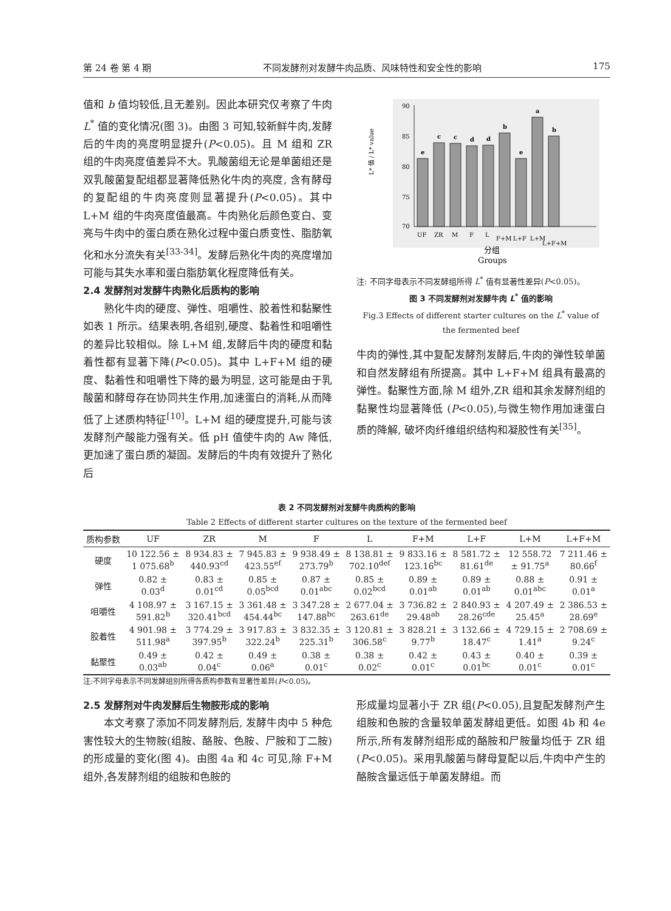第 24 卷 第 4 期 不同发酵剂对发酵牛肉品质、风味特性和安全性的影响 175
值和 b 值均较低,且无差别。因此本研究仅考察了牛肉 L<sup>*</sup> 值的变化情况(图 3)。由图 3 可知,较新鲜牛肉,发酵后的牛肉的亮度明显提升(P<0.05)。且 M 组和 ZR 组的牛肉亮度值差异不大。乳酸菌组无论是单菌组还是双乳酸菌复配组都显著降低熟化牛肉的亮度, 含有酵母的复配组的牛肉亮度则显著提升(P<0.05)。其中 L+M 组的牛肉亮度值最高。牛肉熟化后颜色变白、变亮与牛肉中的蛋白质在熟化过程中蛋白质变性、脂肪氧化和水分流失有关<sup>[33-34]</sup>。发酵后熟化牛肉的亮度增加可能与其失水率和蛋白脂肪氧化程度降低有关。
2.4 发酵剂对发酵牛肉熟化后质构的影响
熟化牛肉的硬度、弹性、咀嚼性、胶着性和黏聚性如表 1 所示。结果表明,各组别,硬度、黏着性和咀嚼性的差异比较相似。除 L+M 组,发酵后牛肉的硬度和黏着性都有显著下降(P<0.05)。其中 L+F+M 组的硬度、黏着性和咀嚼性下降的最为明显, 这可能是由于乳酸菌和酵母存在协同共生作用,加速蛋白的消耗,从而降低了上述质构特征<sup>[10]</sup>。L+M 组的硬度提升,可能与该发酵剂产酸能力强有关。低 pH 值使牛肉的 Aw 降低,更加速了蛋白质的凝固。发酵后的牛肉有效提升了熟化后
90
85
80
75
70
L* 值 / L* value
e
c
c
d
d
b
e
a
b
UF
ZR
M
F
L
F+M
L+F
L+M
L+F+M
分组
Groups
注: 不同字母表示不同发酵组所得 L<sup>*</sup> 值有显著性差异(P<0.05)。
图 3 不同发酵剂对发酵牛肉 L<sup>*</sup> 值的影响
Fig.3 Effects of different starter cultures on the L<sup>*</sup> value of the fermented beef
牛肉的弹性,其中复配发酵剂发酵后,牛肉的弹性较单菌和自然发酵组有所提高。其中 L+F+M 组具有最高的弹性。黏聚性方面,除 M 组外,ZR 组和其余发酵剂组的黏聚性均显著降低 (P<0.05),与微生物作用加速蛋白质的降解, 破坏肉纤维组织结构和凝胶性有关<sup>[35]</sup>。
表 2 不同发酵剂对发酵牛肉质构的影响
Table 2 Effects of different starter cultures on the texture of the fermented beef
| 质构参数 | UF | ZR | M | F | L | F+M | L+F | L+M | L+F+M |
| --- | --- | --- | --- | --- | --- | --- | --- | --- | --- |
| 硬度 | 10 122.56 ± 1 075.68<sup>b</sup> | 8 934.83 ± 440.93<sup>cd</sup> | 7 945.83 ± 423.55<sup>ef</sup> | 9 938.49 ± 273.79<sup>b</sup> | 8 138.81 ± 702.10<sup>def</sup> | 9 833.16 ± 123.16<sup>bc</sup> | 8 581.72 ± 81.61<sup>de</sup> | 12 558.72 ± 91.75<sup>a</sup> | 7 211.46 ± 80.66<sup>f</sup> |
| 弹性 | 0.82 ± 0.03<sup>d</sup> | 0.83 ± 0.01<sup>cd</sup> | 0.85 ± 0.05<sup>bcd</sup> | 0.87 ± 0.01<sup>abc</sup> | 0.85 ± 0.02<sup>bcd</sup> | 0.89 ± 0.01<sup>ab</sup> | 0.89 ± 0.01<sup>ab</sup> | 0.88 ± 0.01<sup>abc</sup> | 0.91 ± 0.01<sup>a</sup> |
| 咀嚼性 | 4 108.97 ± 591.82<sup>b</sup> | 3 167.15 ± 320.41<sup>bcd</sup> | 3 361.48 ± 454.44<sup>bc</sup> | 3 347.28 ± 147.88<sup>bc</sup> | 2 677.04 ± 263.61<sup>de</sup> | 3 736.82 ± 29.48<sup>ab</sup> | 2 840.93 ± 28.26<sup>cde</sup> | 4 207.49 ± 25.45<sup>a</sup> | 2 386.53 ± 28.69<sup>e</sup> |
| 胶着性 | 4 901.98 ± 511.98<sup>a</sup> | 3 774.29 ± 397.95<sup>b</sup> | 3 917.83 ± 322.24<sup>b</sup> | 3 832.35 ± 225.31<sup>b</sup> | 3 120.81 ± 306.58<sup>c</sup> | 3 828.21 ± 9.77<sup>b</sup> | 3 132.66 ± 18.47<sup>c</sup> | 4 729.15 ± 1.41<sup>a</sup> | 2 708.69 ± 9.24<sup>c</sup> |
| 黏聚性 | 0.49 ± 0.03<sup>ab</sup> | 0.42 ± 0.04<sup>c</sup> | 0.49 ± 0.06<sup>a</sup> | 0.38 ± 0.01<sup>c</sup> | 0.38 ± 0.02<sup>c</sup> | 0.42 ± 0.01<sup>c</sup> | 0.43 ± 0.01<sup>bc</sup> | 0.40 ± 0.01<sup>c</sup> | 0.39 ± 0.01<sup>c</sup> |
注:不同字母表示不同发酵组别所得各质构参数有显著性差异(P<0.05)。
2.5 发酵剂对牛肉发酵后生物胺形成的影响
本文考察了添加不同发酵剂后, 发酵牛肉中 5 种危害性较大的生物胺(组胺、酪胺、色胺、尸胺和丁二胺)的形成量的变化(图 4)。由图 4a 和 4c 可见,除 F+M 组外,各发酵剂组的组胺和色胺的
形成量均显著小于 ZR 组(P<0.05),且复配发酵剂产生组胺和色胺的含量较单菌发酵组更低。如图 4b 和 4e 所示,所有发酵剂组形成的酪胺和尸胺量均低于 ZR 组(P<0.05)。采用乳酸菌与酵母复配以后,牛肉中产生的酪胺含量远低于单菌发酵组。而